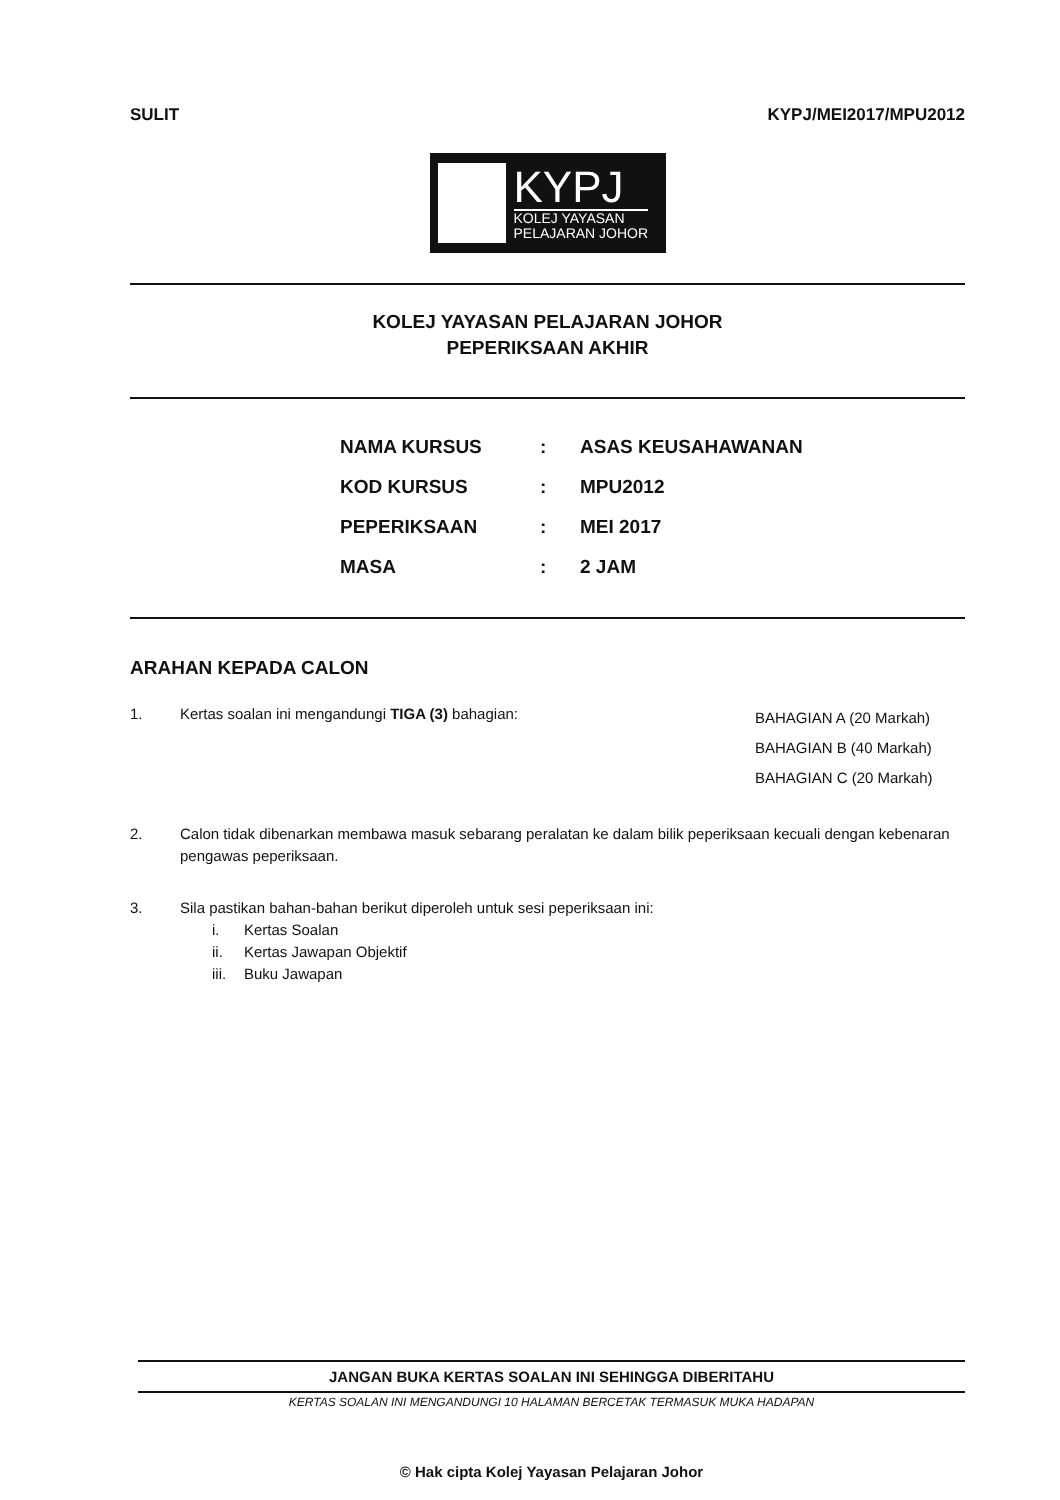SULIT KYPJ/MEI2017/MPU2012
KYPJ
KOLEJ YAYASAN
PELAJARAN JOHOR
KOLEJ YAYASAN PELAJARAN JOHOR
PEPERIKSAAN AKHIR
| NAMA KURSUS | : | ASAS KEUSAHAWANAN |
| KOD KURSUS | : | MPU2012 |
| PEPERIKSAAN | : | MEI 2017 |
| MASA | : | 2 JAM |
ARAHAN KEPADA CALON
1. Kertas soalan ini mengandungi TIGA (3) bahagian:
BAHAGIAN A (20 Markah)
BAHAGIAN B (40 Markah)
BAHAGIAN C (20 Markah)
2. Calon tidak dibenarkan membawa masuk sebarang peralatan ke dalam bilik peperiksaan kecuali dengan kebenaran pengawas peperiksaan.
3. Sila pastikan bahan-bahan berikut diperoleh untuk sesi peperiksaan ini:
i. Kertas Soalan
ii. Kertas Jawapan Objektif
iii. Buku Jawapan
JANGAN BUKA KERTAS SOALAN INI SEHINGGA DIBERITAHU
KERTAS SOALAN INI MENGANDUNGI 10 HALAMAN BERCETAK TERMASUK MUKA HADAPAN
© Hak cipta Kolej Yayasan Pelajaran Johor